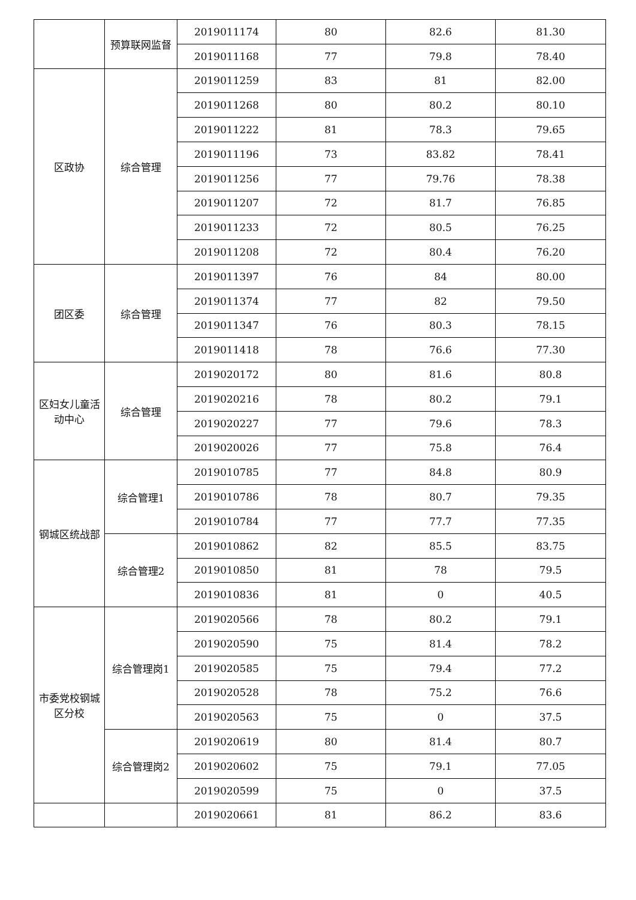| | 预算联网监督 | 2019011174 | 80 | 82.6 | 81.30 |
| | | 2019011168 | 77 | 79.8 | 78.40 |
| 区政协 | 综合管理 | 2019011259 | 83 | 81 | 82.00 |
| | | 2019011268 | 80 | 80.2 | 80.10 |
| | | 2019011222 | 81 | 78.3 | 79.65 |
| | | 2019011196 | 73 | 83.82 | 78.41 |
| | | 2019011256 | 77 | 79.76 | 78.38 |
| | | 2019011207 | 72 | 81.7 | 76.85 |
| | | 2019011233 | 72 | 80.5 | 76.25 |
| | | 2019011208 | 72 | 80.4 | 76.20 |
| 团区委 | 综合管理 | 2019011397 | 76 | 84 | 80.00 |
| | | 2019011374 | 77 | 82 | 79.50 |
| | | 2019011347 | 76 | 80.3 | 78.15 |
| | | 2019011418 | 78 | 76.6 | 77.30 |
| 区妇女儿童活动中心 | 综合管理 | 2019020172 | 80 | 81.6 | 80.8 |
| | | 2019020216 | 78 | 80.2 | 79.1 |
| | | 2019020227 | 77 | 79.6 | 78.3 |
| | | 2019020026 | 77 | 75.8 | 76.4 |
| 钢城区统战部 | 综合管理1 | 2019010785 | 77 | 84.8 | 80.9 |
| | | 2019010786 | 78 | 80.7 | 79.35 |
| | | 2019010784 | 77 | 77.7 | 77.35 |
| | 综合管理2 | 2019010862 | 82 | 85.5 | 83.75 |
| | | 2019010850 | 81 | 78 | 79.5 |
| | | 2019010836 | 81 | 0 | 40.5 |
| 市委党校钢城区分校 | 综合管理岗1 | 2019020566 | 78 | 80.2 | 79.1 |
| | | 2019020590 | 75 | 81.4 | 78.2 |
| | | 2019020585 | 75 | 79.4 | 77.2 |
| | | 2019020528 | 78 | 75.2 | 76.6 |
| | | 2019020563 | 75 | 0 | 37.5 |
| | 综合管理岗2 | 2019020619 | 80 | 81.4 | 80.7 |
| | | 2019020602 | 75 | 79.1 | 77.05 |
| | | 2019020599 | 75 | 0 | 37.5 |
| | | 2019020661 | 81 | 86.2 | 83.6 |